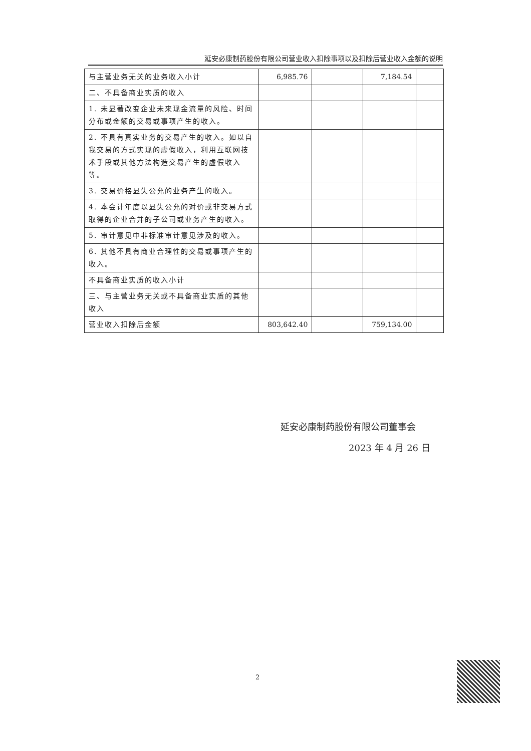延安必康制药股份有限公司营业收入扣除事项以及扣除后营业收入金额的说明
| 与主营业务无关的业务收入小计 | 6,985.76 | | 7,184.54 | |
| 二、不具备商业实质的收入 | | | | |
| 1. 未显著改变企业未来现金流量的风险、时间分布或金额的交易或事项产生的收入。 | | | | |
| 2. 不具有真实业务的交易产生的收入。如以自我交易的方式实现的虚假收入，利用互联网技术手段或其他方法构造交易产生的虚假收入等。 | | | | |
| 3. 交易价格显失公允的业务产生的收入。 | | | | |
| 4. 本会计年度以显失公允的对价或非交易方式取得的企业合并的子公司或业务产生的收入。 | | | | |
| 5. 审计意见中非标准审计意见涉及的收入。 | | | | |
| 6. 其他不具有商业合理性的交易或事项产生的收入。 | | | | |
| 不具备商业实质的收入小计 | | | | |
| 三、与主营业务无关或不具备商业实质的其他收入 | | | | |
| 营业收入扣除后金额 | 803,642.40 | | 759,134.00 | |
延安必康制药股份有限公司董事会
2023 年 4 月 26 日
2